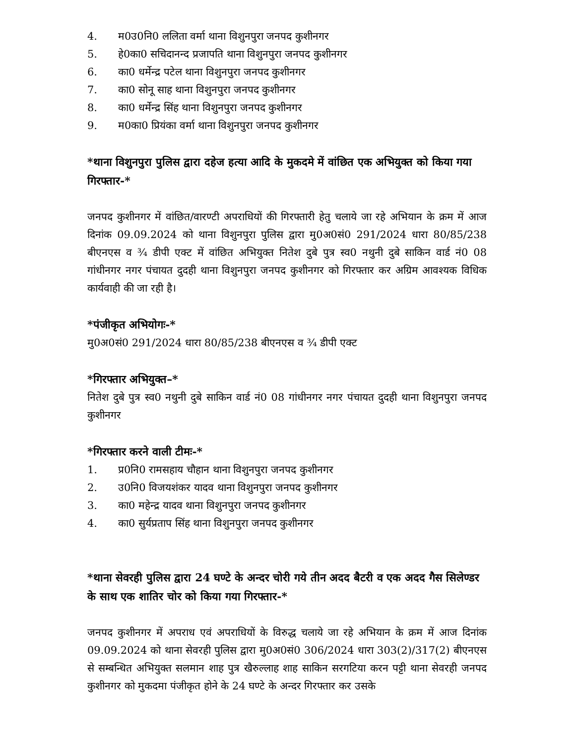4. म0उ0नि0 ललिता वर्मा थाना विशुनपुरा जनपद कुशीनगर
5. हे0का0 सचिदानन्द प्रजापति थाना विशुनपुरा जनपद कुशीनगर
6. का0 धर्मेन्द्र पटेल थाना विशुनपुरा जनपद कुशीनगर
7. का0 सोनू साह थाना विशुनपुरा जनपद कुशीनगर
8. का0 धर्मेन्द्र सिंह थाना विशुनपुरा जनपद कुशीनगर
9. म0का0 प्रियंका वर्मा थाना विशुनपुरा जनपद कुशीनगर
*थाना विशुनपुरा पुलिस द्वारा दहेज हत्या आदि के मुकदमे में वांछित एक अभियुक्त को किया गया गिरफ्तार-*
जनपद कुशीनगर में वांछित/वारण्टी अपराधियों की गिरफ्तारी हेतु चलाये जा रहे अभियान के क्रम में आज दिनांक 09.09.2024 को थाना विशुनपुरा पुलिस द्वारा मु0अ0सं0 291/2024 धारा 80/85/238 बीएनएस व ¾ डीपी एक्ट में वांछित अभियुक्त नितेश दुबे पुत्र स्व0 नथुनी दुबे साकिन वार्ड नं0 08 गांधीनगर नगर पंचायत दुदही थाना विशुनपुरा जनपद कुशीनगर को गिरफ्तार कर अग्रिम आवश्यक विधिक कार्यवाही की जा रही है।
*पंजीकृत अभियोगः-*
मु0अ0सं0 291/2024 धारा 80/85/238 बीएनएस व ¾ डीपी एक्ट
*गिरफ्तार अभियुक्त–*
नितेश दुबे पुत्र स्व0 नथुनी दुबे साकिन वार्ड नं0 08 गांधीनगर नगर पंचायत दुदही थाना विशुनपुरा जनपद कुशीनगर
*गिरफ्तार करने वाली टीमः-*
1. प्र0नि0 रामसहाय चौहान थाना विशुनपुरा जनपद कुशीनगर
2. उ0नि0 विजयशंकर यादव थाना विशुनपुरा जनपद कुशीनगर
3. का0 महेन्द्र यादव थाना विशुनपुरा जनपद कुशीनगर
4. का0 सुर्यप्रताप सिंह थाना विशुनपुरा जनपद कुशीनगर
*थाना सेवरही पुलिस द्वारा 24 घण्टे के अन्दर चोरी गये तीन अदद बैटरी व एक अदद गैस सिलेण्डर के साथ एक शातिर चोर को किया गया गिरफ्तार-*
जनपद कुशीनगर में अपराध एवं अपराधियों के विरुद्ध चलाये जा रहे अभियान के क्रम में आज दिनांक 09.09.2024 को थाना सेवरही पुलिस द्वारा मु0अ0सं0 306/2024 धारा 303(2)/317(2) बीएनएस से सम्बन्धित अभियुक्त सलमान शाह पुत्र खैरुल्लाह शाह साकिन सरगटिया करन पट्टी थाना सेवरही जनपद कुशीनगर को मुकदमा पंजीकृत होने के 24 घण्टे के अन्दर गिरफ्तार कर उसके